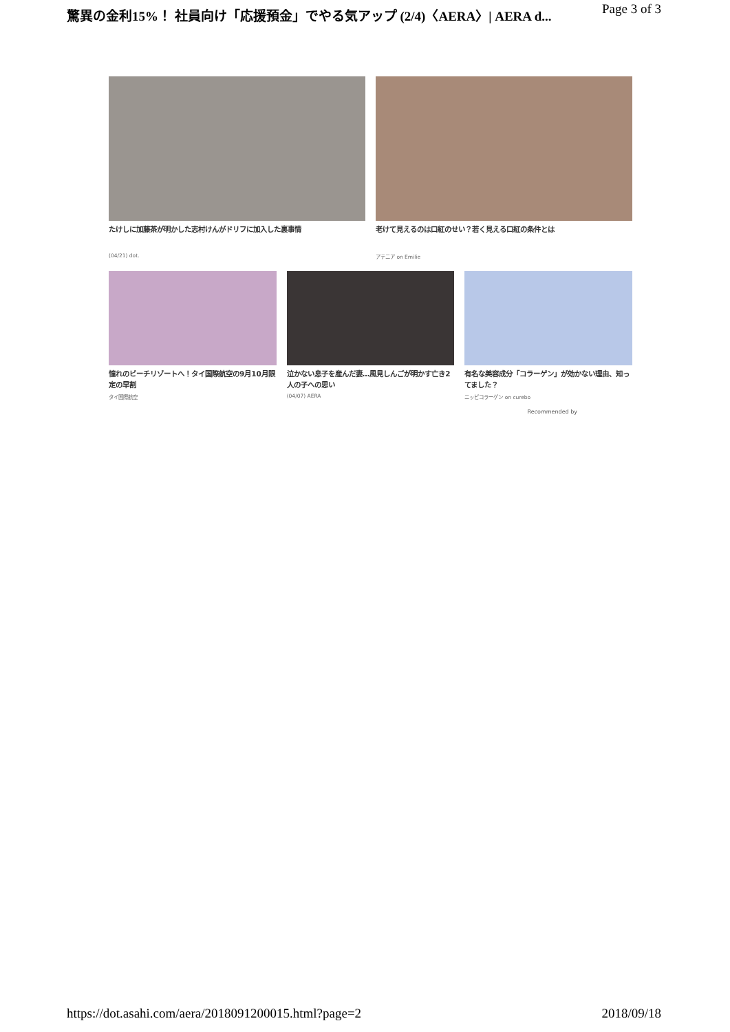驚異の金利15%！ 社員向け「応援預金」でやる気アップ (2/4)〈AERA〉| AERA d... Page 3 of 3
たけしに加藤茶が明かした志村けんがドリフに加入した裏事情
(04/21) dot.
老けて見えるのは口紅のせい？若く見える口紅の条件とは
アテニア on Emilie
憧れのビーチリゾートへ！タイ国際航空の9月10月限定の早割
タイ国際航空
泣かない息子を産んだ妻…風見しんごが明かす亡き2人の子への思い
(04/07) AERA
有名な美容成分「コラーゲン」が効かない理由、知ってました？
ニッピコラーゲン on curebo
Recommended by
https://dot.asahi.com/aera/2018091200015.html?page=2 2018/09/18